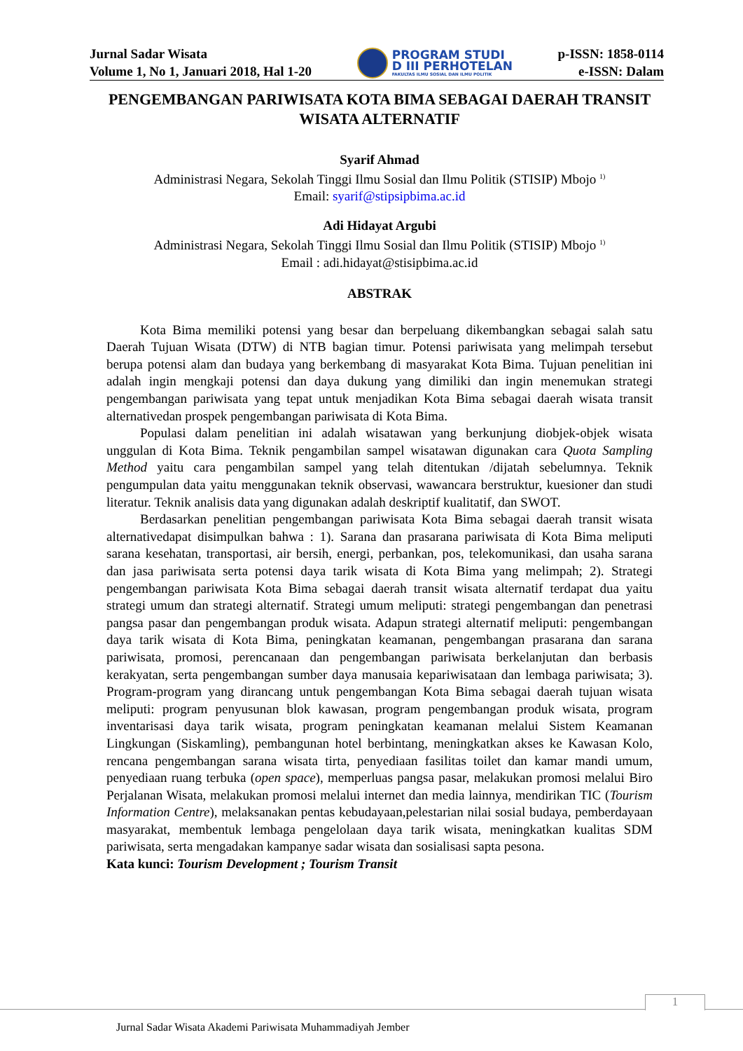Jurnal Sadar Wisata
Volume 1, No 1, Januari 2018, Hal 1-20
PROGRAM STUDI
D III PERHOTELAN
FAKULTAS ILMU SOSIAL DAN ILMU POLITIK
p-ISSN: 1858-0114
e-ISSN: Dalam
PENGEMBANGAN PARIWISATA KOTA BIMA SEBAGAI DAERAH TRANSIT WISATA ALTERNATIF
Syarif Ahmad
Administrasi Negara, Sekolah Tinggi Ilmu Sosial dan Ilmu Politik (STISIP) Mbojo <sup>1)</sup>
Email: syarif@stipsipbima.ac.id
Adi Hidayat Argubi
Administrasi Negara, Sekolah Tinggi Ilmu Sosial dan Ilmu Politik (STISIP) Mbojo <sup>1)</sup>
Email : adi.hidayat@stisipbima.ac.id
ABSTRAK
Kota Bima memiliki potensi yang besar dan berpeluang dikembangkan sebagai salah satu Daerah Tujuan Wisata (DTW) di NTB bagian timur. Potensi pariwisata yang melimpah tersebut berupa potensi alam dan budaya yang berkembang di masyarakat Kota Bima. Tujuan penelitian ini adalah ingin mengkaji potensi dan daya dukung yang dimiliki dan ingin menemukan strategi pengembangan pariwisata yang tepat untuk menjadikan Kota Bima sebagai daerah wisata transit alternativedan prospek pengembangan pariwisata di Kota Bima.
Populasi dalam penelitian ini adalah wisatawan yang berkunjung diobjek-objek wisata unggulan di Kota Bima. Teknik pengambilan sampel wisatawan digunakan cara Quota Sampling Method yaitu cara pengambilan sampel yang telah ditentukan /dijatah sebelumnya. Teknik pengumpulan data yaitu menggunakan teknik observasi, wawancara berstruktur, kuesioner dan studi literatur. Teknik analisis data yang digunakan adalah deskriptif kualitatif, dan SWOT.
Berdasarkan penelitian pengembangan pariwisata Kota Bima sebagai daerah transit wisata alternativedapat disimpulkan bahwa : 1). Sarana dan prasarana pariwisata di Kota Bima meliputi sarana kesehatan, transportasi, air bersih, energi, perbankan, pos, telekomunikasi, dan usaha sarana dan jasa pariwisata serta potensi daya tarik wisata di Kota Bima yang melimpah; 2). Strategi pengembangan pariwisata Kota Bima sebagai daerah transit wisata alternatif terdapat dua yaitu strategi umum dan strategi alternatif. Strategi umum meliputi: strategi pengembangan dan penetrasi pangsa pasar dan pengembangan produk wisata. Adapun strategi alternatif meliputi: pengembangan daya tarik wisata di Kota Bima, peningkatan keamanan, pengembangan prasarana dan sarana pariwisata, promosi, perencanaan dan pengembangan pariwisata berkelanjutan dan berbasis kerakyatan, serta pengembangan sumber daya manusaia kepariwisataan dan lembaga pariwisata; 3). Program-program yang dirancang untuk pengembangan Kota Bima sebagai daerah tujuan wisata meliputi: program penyusunan blok kawasan, program pengembangan produk wisata, program inventarisasi daya tarik wisata, program peningkatan keamanan melalui Sistem Keamanan Lingkungan (Siskamling), pembangunan hotel berbintang, meningkatkan akses ke Kawasan Kolo, rencana pengembangan sarana wisata tirta, penyediaan fasilitas toilet dan kamar mandi umum, penyediaan ruang terbuka (open space), memperluas pangsa pasar, melakukan promosi melalui Biro Perjalanan Wisata, melakukan promosi melalui internet dan media lainnya, mendirikan TIC (Tourism Information Centre), melaksanakan pentas kebudayaan,pelestarian nilai sosial budaya, pemberdayaan masyarakat, membentuk lembaga pengelolaan daya tarik wisata, meningkatkan kualitas SDM pariwisata, serta mengadakan kampanye sadar wisata dan sosialisasi sapta pesona.
Kata kunci: Tourism Development ; Tourism Transit
1
Jurnal Sadar Wisata Akademi Pariwisata Muhammadiyah Jember